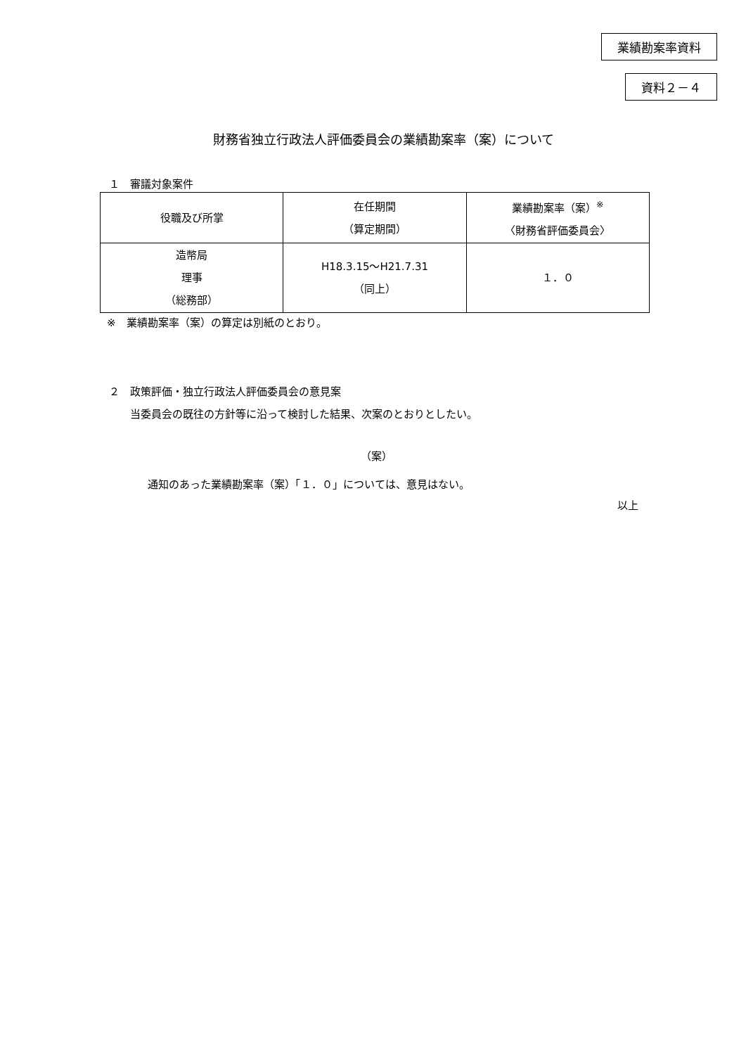業績勘案率資料
資料２－４
財務省独立行政法人評価委員会の業績勘案率（案）について
１　審議対象案件
| 役職及び所掌 | 在任期間 （算定期間） | 業績勘案率（案）<sup>※</sup> 〈財務省評価委員会〉 |
| --- | --- | --- |
| 造幣局 理事 （総務部） | H18.3.15～H21.7.31 （同上） | １．０ |
※　業績勘案率（案）の算定は別紙のとおり。
２　政策評価・独立行政法人評価委員会の意見案
　　当委員会の既往の方針等に沿って検討した結果、次案のとおりとしたい。
（案）
通知のあった業績勘案率（案）「１．０」については、意見はない。
以上